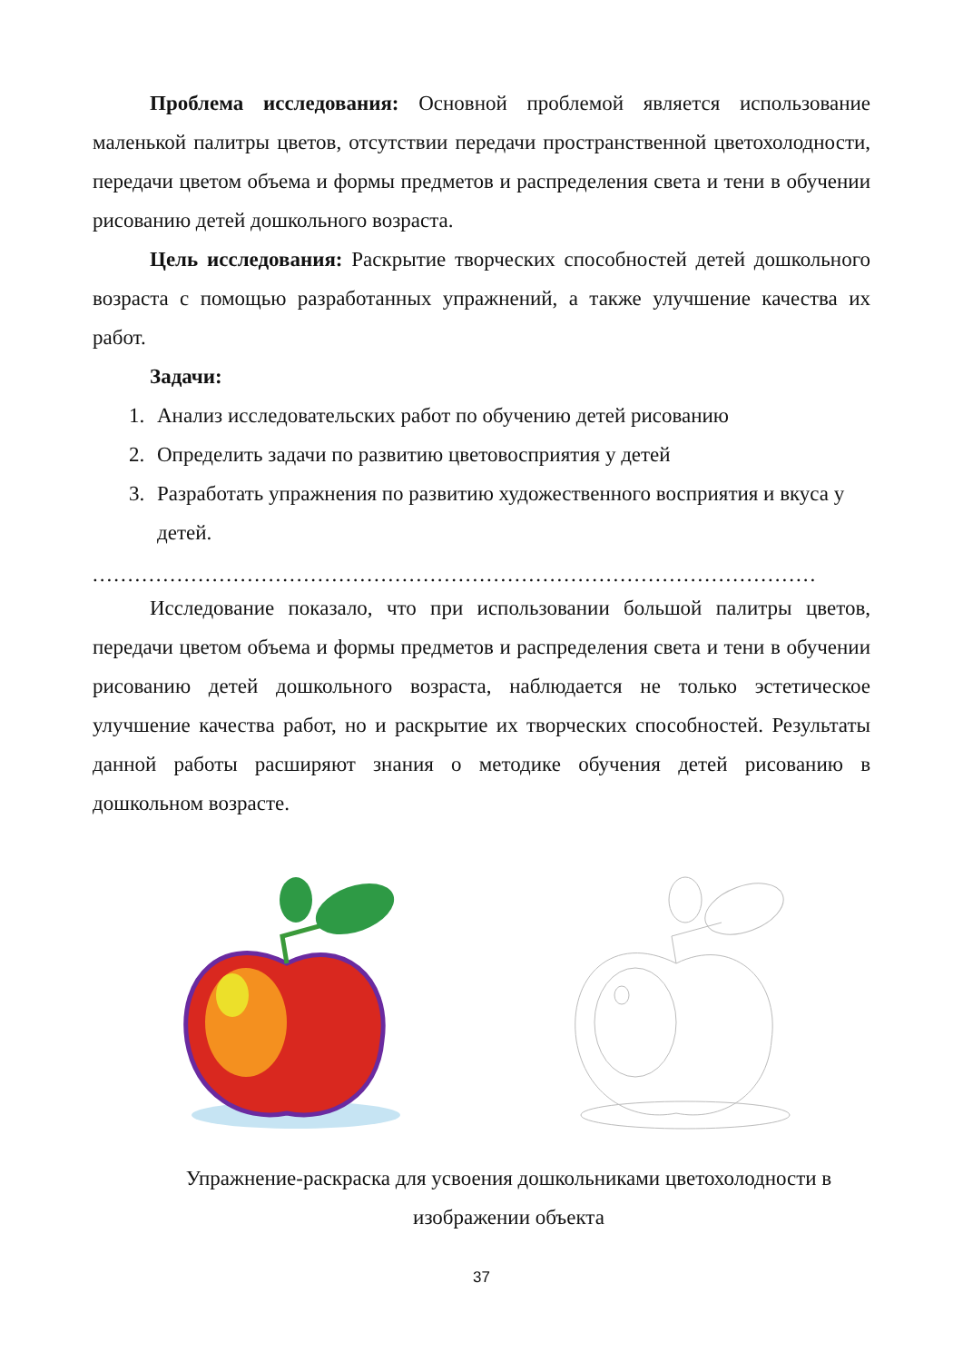Проблема исследования: Основной проблемой является использование маленькой палитры цветов, отсутствии передачи пространственной цветохолодности, передачи цветом объема и формы предметов и распределения света и тени в обучении рисованию детей дошкольного возраста.
Цель исследования: Раскрытие творческих способностей детей дошкольного возраста с помощью разработанных упражнений, а также улучшение качества их работ.
Задачи:
1. Анализ исследовательских работ по обучению детей рисованию
2. Определить задачи по развитию цветовосприятия у детей
3. Разработать упражнения по развитию художественного восприятия и вкуса у детей.
.......................................................................................................
Исследование показало, что при использовании большой палитры цветов, передачи цветом объема и формы предметов и распределения света и тени в обучении рисованию детей дошкольного возраста, наблюдается не только эстетическое улучшение качества работ, но и раскрытие их творческих способностей. Результаты данной работы расширяют знания о методике обучения детей рисованию в дошкольном возрасте.
Упражнение-раскраска для усвоения дошкольниками цветохолодности в изображении объекта
37